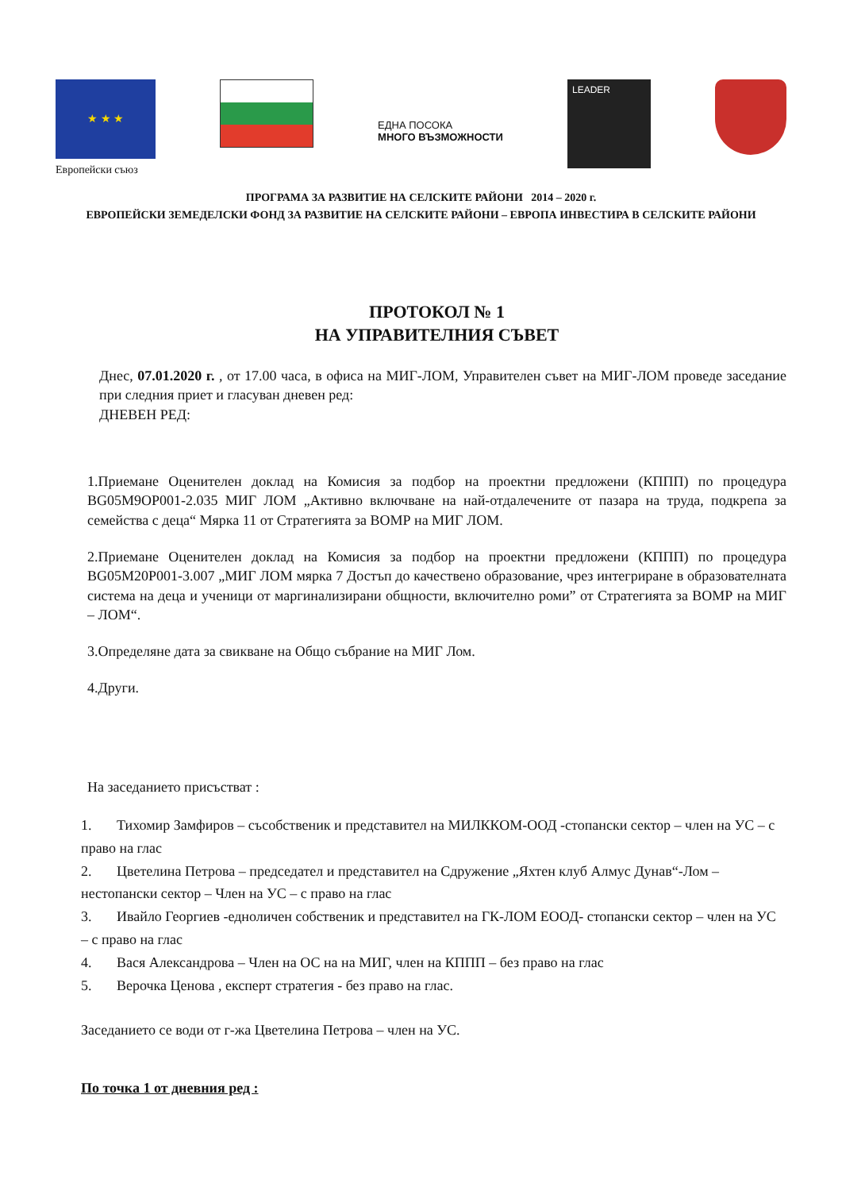★ ★ ★
Европейски съюз
ЕДНА ПОСОКА
МНОГО ВЪЗМОЖНОСТИ
LEADER
ПРОГРАМА ЗА РАЗВИТИЕ НА СЕЛСКИТЕ РАЙОНИ 2014 – 2020 г.
ЕВРОПЕЙСКИ ЗЕМЕДЕЛСКИ ФОНД ЗА РАЗВИТИЕ НА СЕЛСКИТЕ РАЙОНИ – ЕВРОПА ИНВЕСТИРА В СЕЛСКИТЕ РАЙОНИ
ПРОТОКОЛ № 1
НА УПРАВИТЕЛНИЯ СЪВЕТ
Днес, 07.01.2020 г. , от 17.00 часа, в офиса на МИГ-ЛОМ, Управителен съвет на МИГ-ЛОМ проведе заседание при следния приет и гласуван дневен ред:
ДНЕВЕН РЕД:
1.Приемане Оценителен доклад на Комисия за подбор на проектни предложени (КППП) по процедура BG05M9OP001-2.035 МИГ ЛОМ „Активно включване на най-отдалечените от пазара на труда, подкрепа за семейства с деца“ Мярка 11 от Стратегията за ВОМР на МИГ ЛОМ.
2.Приемане Оценителен доклад на Комисия за подбор на проектни предложени (КППП) по процедура BG05M20P001-3.007 „МИГ ЛОМ мярка 7 Достъп до качествено образование, чрез интегриране в образователната система на деца и ученици от маргинализирани общности, включително роми” от Стратегията за ВОМР на МИГ – ЛОМ“.
3.Определяне дата за свикване на Общо събрание на МИГ Лом.
4.Други.
На заседанието присъстват :
1. Тихомир Замфиров – съсобственик и представител на МИЛККОМ-ООД -стопански сектор – член на УС – с право на глас
2. Цветелина Петрова – председател и представител на Сдружение „Яхтен клуб Алмус Дунав“-Лом – нестопански сектор – Член на УС – с право на глас
3. Ивайло Георгиев -едноличен собственик и представител на ГК-ЛОМ ЕООД- стопански сектор – член на УС – с право на глас
4. Вася Александрова – Член на ОС на на МИГ, член на КППП – без право на глас
5. Верочка Ценова , експерт стратегия - без право на глас.
Заседанието се води от г-жа Цветелина Петрова – член на УС.
По точка 1 от дневния ред :